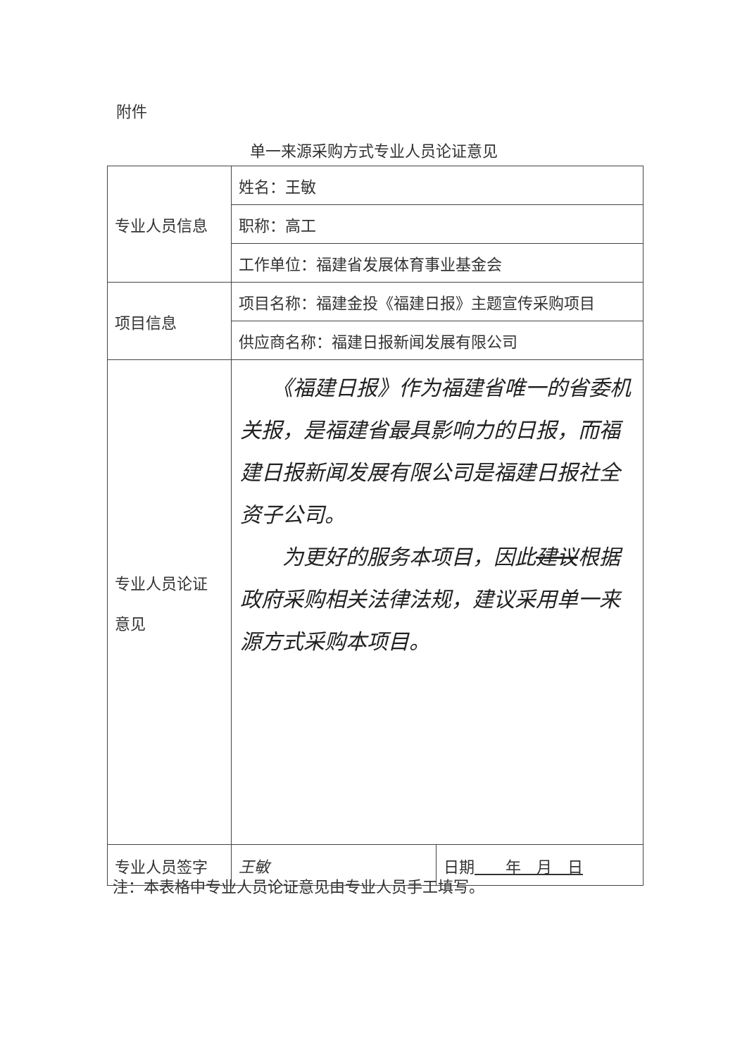附件
单一来源采购方式专业人员论证意见
| 专业人员信息 | 姓名：王敏 | |
| | 职称：高工 | |
| | 工作单位：福建省发展体育事业基金会 | |
| 项目信息 | 项目名称：福建金投《福建日报》主题宣传采购项目 | |
| | 供应商名称：福建日报新闻发展有限公司 | |
| 专业人员论证 意见 | 《福建日报》作为福建省唯一的省委机关报，是福建省最具影响力的日报，而福建日报新闻发展有限公司是福建日报社全资子公司。 为更好的服务本项目，因此 建议 根据政府采购相关法律法规，建议采用单一来源方式采购本项目。 | |
| 专业人员签字 | 王敏 | 日期 年 月 日 |
注：本表格中专业人员论证意见由专业人员手工填写。